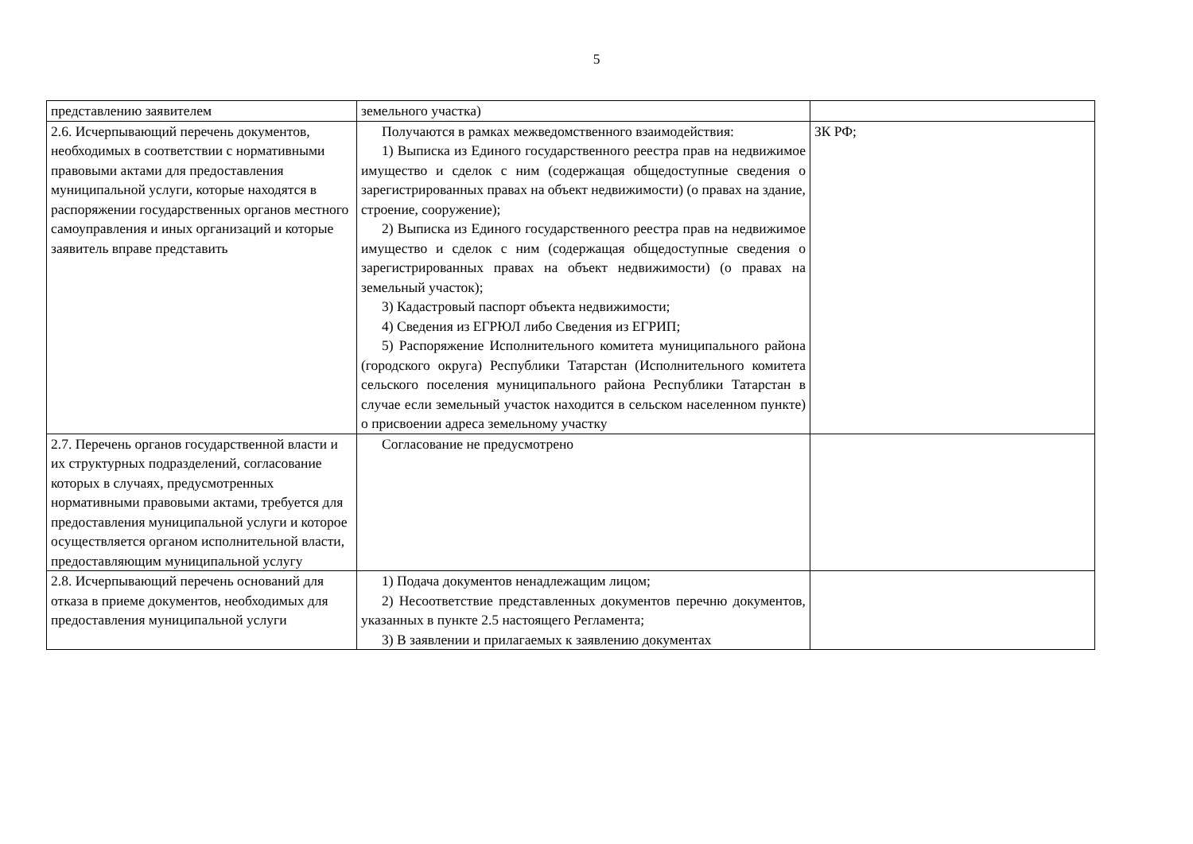5
| представлению заявителем | земельного участка) | |
| 2.6. Исчерпывающий перечень документов, необходимых в соответствии с нормативными правовыми актами для предоставления муниципальной услуги, которые находятся в распоряжении государственных органов местного самоуправления и иных организаций и которые заявитель вправе представить | Получаются в рамках межведомственного взаимодействия: 1) Выписка из Единого государственного реестра прав на недвижимое имущество и сделок с ним (содержащая общедоступные сведения о зарегистрированных правах на объект недвижимости) (о правах на здание, строение, сооружение); 2) Выписка из Единого государственного реестра прав на недвижимое имущество и сделок с ним (содержащая общедоступные сведения о зарегистрированных правах на объект недвижимости) (о правах на земельный участок); 3) Кадастровый паспорт объекта недвижимости; 4) Сведения из ЕГРЮЛ либо Сведения из ЕГРИП; 5) Распоряжение Исполнительного комитета муниципального района (городского округа) Республики Татарстан (Исполнительного комитета сельского поселения муниципального района Республики Татарстан в случае если земельный участок находится в сельском населенном пункте) о присвоении адреса земельному участку | ЗК РФ; |
| 2.7. Перечень органов государственной власти и их структурных подразделений, согласование которых в случаях, предусмотренных нормативными правовыми актами, требуется для предоставления муниципальной услуги и которое осуществляется органом исполнительной власти, предоставляющим муниципальной услугу | Согласование не предусмотрено | |
| 2.8. Исчерпывающий перечень оснований для отказа в приеме документов, необходимых для предоставления муниципальной услуги | 1) Подача документов ненадлежащим лицом; 2) Несоответствие представленных документов перечню документов, указанных в пункте 2.5 настоящего Регламента; 3) В заявлении и прилагаемых к заявлению документах | |